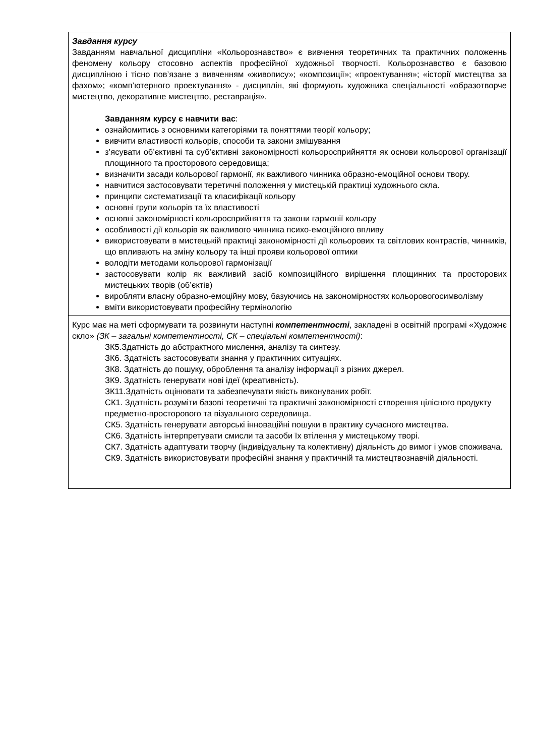| Завдання курсу Завданням навчальної дисципліни «Кольорознавство» є вивчення теоретичних та практичних положеннь феномену кольору стосовно аспектів професійної художньої творчості. Кольорознавство є базовою дисципліною і тісно пов’язане з вивченням «живопису»; «композиції»; «проектування»; «історії мистецтва за фахом»; «комп’ютерного проектування» - дисциплін, які формують художника спеціальності «образотворче мистецтво, декоративне мистецтво, реставрація». Завданням курсу є навчити вас : ознайомитись з основними категоріями та поняттями теорії кольору; вивчити властивості кольорів, способи та закони змішування з’ясувати об’єктивні та суб’єктивні закономірності кольоросприйняття як основи кольорової організації площинного та просторового середовища; визначити засади кольорової гармонії, як важливого чинника образно-емоційної основи твору. навчитися застосовувати теретичні положення у мистецькій практиці художнього скла. принципи систематизації та класифікації кольору основні групи кольорів та їх властивості основні закономірності кольоросприйняття та закони гармонії кольору особливості дії кольорів як важливого чинника психо-емоційного впливу використовувати в мистецькій практиці закономірності дії кольорових та світлових контрастів, чинників, що впливають на зміну кольору та інші прояви кольорової оптики володіти методами кольорової гармонізації застосовувати колір як важливий засіб композиційного вирішення площинних та просторових мистецьких творів (об’єктів) виробляти власну образно-емоційну мову, базуючись на закономірностях кольоровогосимволізму вміти використовувати професійну термінологію |
| Курс має на меті сформувати та розвинути наступні компетентності , закладені в освітній програмі «Художнє скло» (ЗК – загальні компетентності, СК – спеціальні компетентності) : ЗК5.Здатність до абстрактного мислення, аналізу та синтезу. ЗК6. Здатність застосовувати знання у практичних ситуаціях. ЗК8. Здатність до пошуку, оброблення та аналізу інформації з різних джерел. ЗК9. Здатність генерувати нові ідеї (креативність). ЗК11.Здатність оцінювати та забезпечувати якість виконуваних робіт. СК1. Здатність розуміти базові теоретичні та практичні закономірності створення цілісного продукту предметно-просторового та візуального середовища. СК5. Здатність генерувати авторські інноваційні пошуки в практику сучасного мистецтва. СК6. Здатність інтерпретувати смисли та засоби їх втілення у мистецькому творі. СК7. Здатність адаптувати творчу (індивідуальну та колективну) діяльність до вимог і умов споживача. СК9. Здатність використовувати професійні знання у практичній та мистецтвознавчій діяльності. |